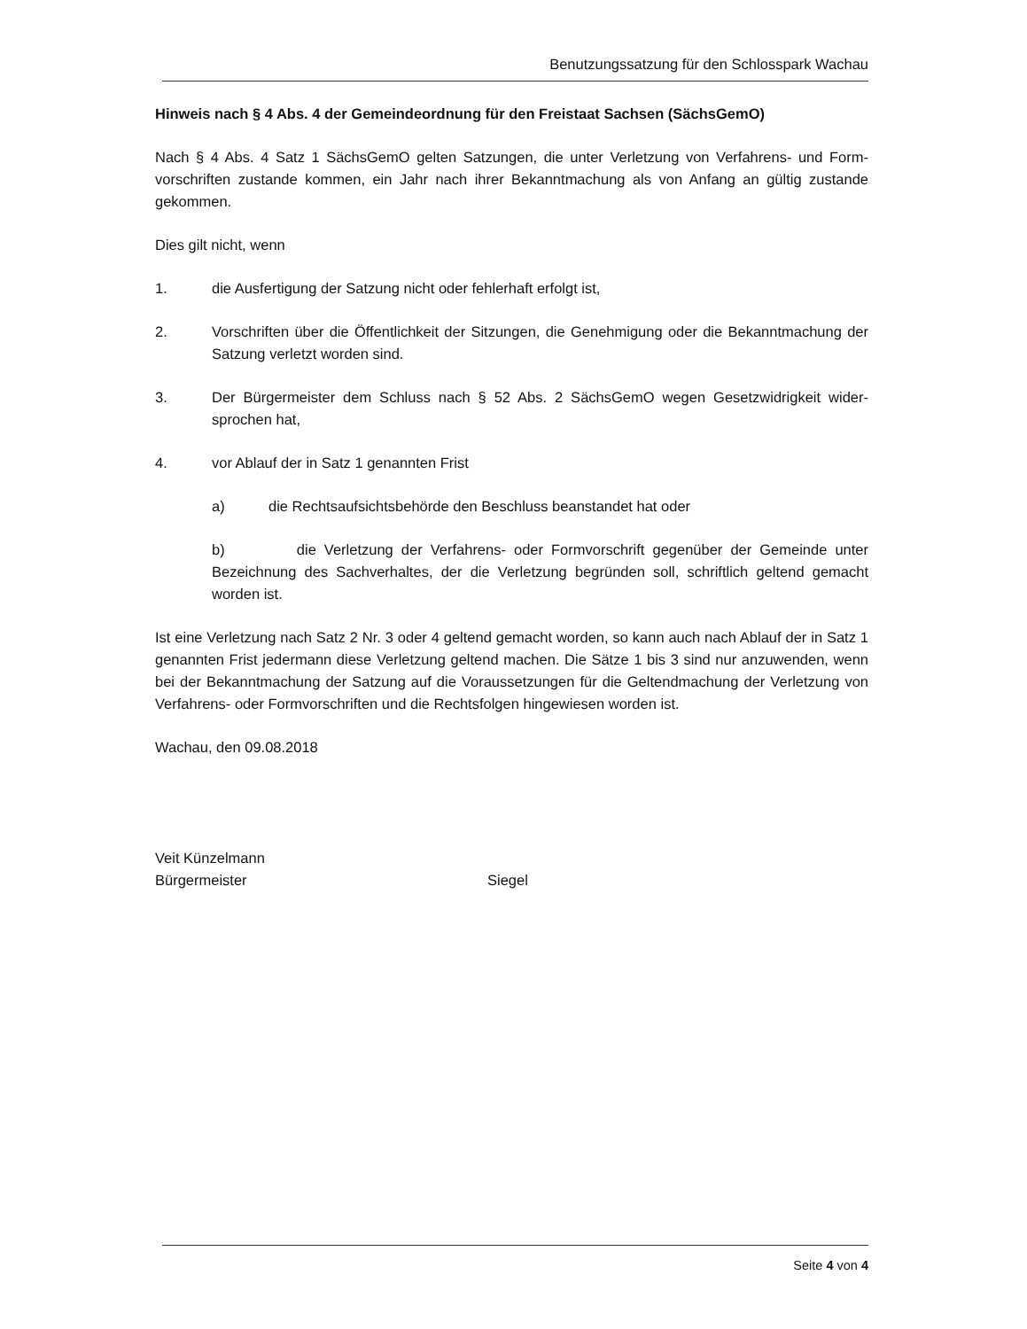Benutzungssatzung für den Schlosspark Wachau
Hinweis nach § 4 Abs. 4 der Gemeindeordnung für den Freistaat Sachsen (SächsGemO)
Nach § 4 Abs. 4 Satz 1 SächsGemO gelten Satzungen, die unter Verletzung von Verfahrens- und Form­vorschriften zustande kommen, ein Jahr nach ihrer Bekanntmachung als von Anfang an gültig zustande gekommen.
Dies gilt nicht, wenn
1. die Ausfertigung der Satzung nicht oder fehlerhaft erfolgt ist,
2. Vorschriften über die Öffentlichkeit der Sitzungen, die Genehmigung oder die Bekanntma­chung der Satzung verletzt worden sind.
3. Der Bürgermeister dem Schluss nach § 52 Abs. 2 SächsGemO wegen Gesetzwidrigkeit wider­sprochen hat,
4. vor Ablauf der in Satz 1 genannten Frist
a) die Rechtsaufsichtsbehörde den Beschluss beanstandet hat oder
b) die Verletzung der Verfahrens- oder Formvorschrift gegenüber der Gemeinde unter Bezeichnung des Sachverhaltes, der die Verletzung begründen soll, schriftlich geltend ge­macht worden ist.
Ist eine Verletzung nach Satz 2 Nr. 3 oder 4 geltend gemacht worden, so kann auch nach Ablauf der in Satz 1 genannten Frist jedermann diese Verletzung geltend machen. Die Sätze 1 bis 3 sind nur anzu­wenden, wenn bei der Bekanntmachung der Satzung auf die Voraussetzungen für die Geltendmachung der Verletzung von Verfahrens- oder Formvorschriften und die Rechtsfolgen hingewiesen worden ist.
Wachau, den 09.08.2018
Veit Künzelmann
Bürgermeister Siegel
Seite 4 von 4